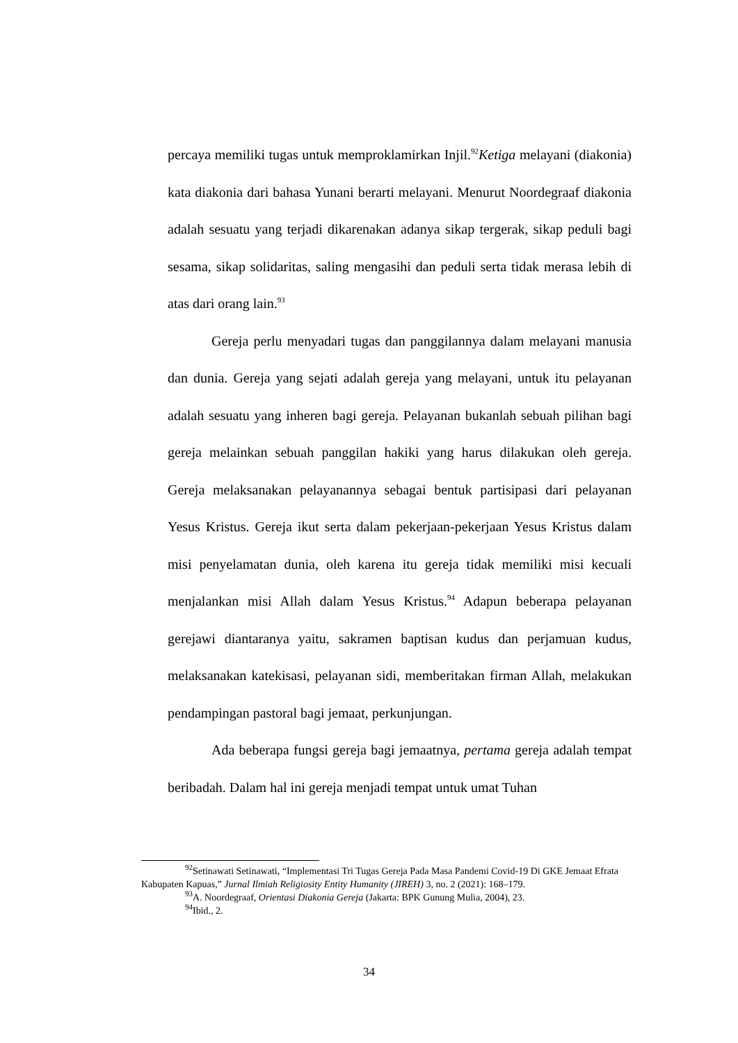percaya memiliki tugas untuk memproklamirkan Injil.<sup>92</sup>Ketiga melayani (diakonia) kata diakonia dari bahasa Yunani berarti melayani. Menurut Noordegraaf diakonia adalah sesuatu yang terjadi dikarenakan adanya sikap tergerak, sikap peduli bagi sesama, sikap solidaritas, saling mengasihi dan peduli serta tidak merasa lebih di atas dari orang lain.<sup>93</sup>
Gereja perlu menyadari tugas dan panggilannya dalam melayani manusia dan dunia. Gereja yang sejati adalah gereja yang melayani, untuk itu pelayanan adalah sesuatu yang inheren bagi gereja. Pelayanan bukanlah sebuah pilihan bagi gereja melainkan sebuah panggilan hakiki yang harus dilakukan oleh gereja. Gereja melaksanakan pelayanannya sebagai bentuk partisipasi dari pelayanan Yesus Kristus. Gereja ikut serta dalam pekerjaan-pekerjaan Yesus Kristus dalam misi penyelamatan dunia, oleh karena itu gereja tidak memiliki misi kecuali menjalankan misi Allah dalam Yesus Kristus.<sup>94</sup> Adapun beberapa pelayanan gerejawi diantaranya yaitu, sakramen baptisan kudus dan perjamuan kudus, melaksanakan katekisasi, pelayanan sidi, memberitakan firman Allah, melakukan pendampingan pastoral bagi jemaat, perkunjungan.
Ada beberapa fungsi gereja bagi jemaatnya, pertama gereja adalah tempat beribadah. Dalam hal ini gereja menjadi tempat untuk umat Tuhan
<sup>92</sup> Setinawati Setinawati, “Implementasi Tri Tugas Gereja Pada Masa Pandemi Covid-19 Di GKE Jemaat Efrata Kabupaten Kapuas,” Jurnal Ilmiah Religiosity Entity Humanity (JIREH) 3, no. 2 (2021): 168–179.
<sup>93</sup> A. Noordegraaf, Orientasi Diakonia Gereja (Jakarta: BPK Gunung Mulia, 2004), 23.
<sup>94</sup> Ibid., 2.
34